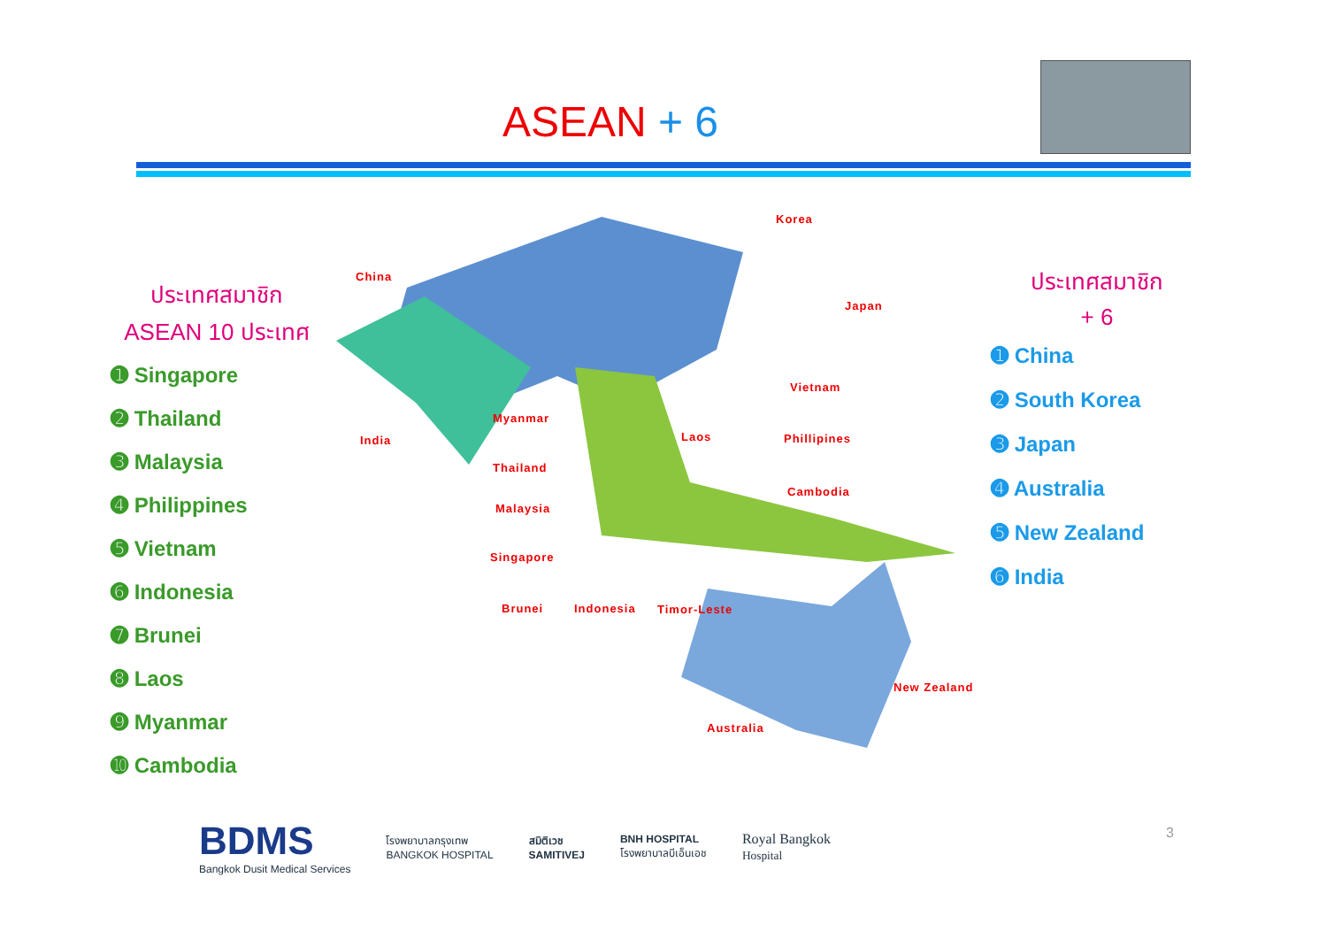ASEAN + 6
ประเทศสมาชิก
ASEAN 10 ประเทศ
➊ Singapore
➋ Thailand
➌ Malaysia
➍ Philippines
➎ Vietnam
➏ Indonesia
➐ Brunei
➑ Laos
➒ Myanmar
➓ Cambodia
China
Korea
Japan
India
Myanmar
Thailand
Malaysia
Singapore
Brunei Indonesia Timor-Leste
Laos
Vietnam
Phillipines
Cambodia
New Zealand
Australia
ประเทศสมาชิก
+ 6
➊ China
➋ South Korea
➌ Japan
➍ Australia
➎ New Zealand
➏ India
BDMS
Bangkok Dusit Medical Services
โรงพยาบาลกรุงเทพ
BANGKOK HOSPITAL
สมิติเวช
SAMITIVEJ
BNH HOSPITAL
โรงพยาบาลบีเอ็นเอช
Royal Bangkok
Hospital
3